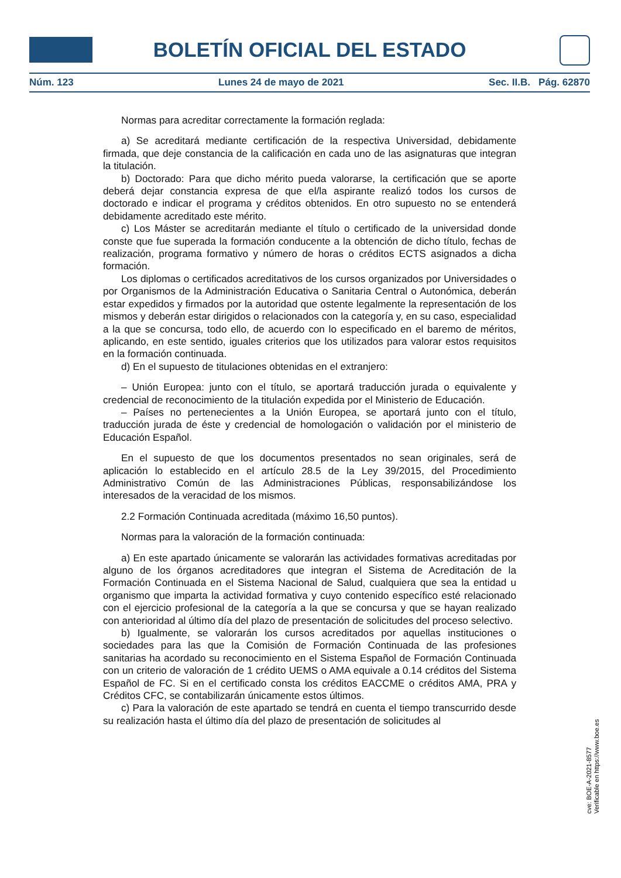BOLETÍN OFICIAL DEL ESTADO
Núm. 123 Lunes 24 de mayo de 2021 Sec. II.B. Pág. 62870
Normas para acreditar correctamente la formación reglada:
a) Se acreditará mediante certificación de la respectiva Universidad, debidamente firmada, que deje constancia de la calificación en cada uno de las asignaturas que integran la titulación.
b) Doctorado: Para que dicho mérito pueda valorarse, la certificación que se aporte deberá dejar constancia expresa de que el/la aspirante realizó todos los cursos de doctorado e indicar el programa y créditos obtenidos. En otro supuesto no se entenderá debidamente acreditado este mérito.
c) Los Máster se acreditarán mediante el título o certificado de la universidad donde conste que fue superada la formación conducente a la obtención de dicho título, fechas de realización, programa formativo y número de horas o créditos ECTS asignados a dicha formación.
Los diplomas o certificados acreditativos de los cursos organizados por Universidades o por Organismos de la Administración Educativa o Sanitaria Central o Autonómica, deberán estar expedidos y firmados por la autoridad que ostente legalmente la representación de los mismos y deberán estar dirigidos o relacionados con la categoría y, en su caso, especialidad a la que se concursa, todo ello, de acuerdo con lo especificado en el baremo de méritos, aplicando, en este sentido, iguales criterios que los utilizados para valorar estos requisitos en la formación continuada.
d) En el supuesto de titulaciones obtenidas en el extranjero:
– Unión Europea: junto con el título, se aportará traducción jurada o equivalente y credencial de reconocimiento de la titulación expedida por el Ministerio de Educación.
– Países no pertenecientes a la Unión Europea, se aportará junto con el título, traducción jurada de éste y credencial de homologación o validación por el ministerio de Educación Español.
En el supuesto de que los documentos presentados no sean originales, será de aplicación lo establecido en el artículo 28.5 de la Ley 39/2015, del Procedimiento Administrativo Común de las Administraciones Públicas, responsabilizándose los interesados de la veracidad de los mismos.
2.2 Formación Continuada acreditada (máximo 16,50 puntos).
Normas para la valoración de la formación continuada:
a) En este apartado únicamente se valorarán las actividades formativas acreditadas por alguno de los órganos acreditadores que integran el Sistema de Acreditación de la Formación Continuada en el Sistema Nacional de Salud, cualquiera que sea la entidad u organismo que imparta la actividad formativa y cuyo contenido específico esté relacionado con el ejercicio profesional de la categoría a la que se concursa y que se hayan realizado con anterioridad al último día del plazo de presentación de solicitudes del proceso selectivo.
b) Igualmente, se valorarán los cursos acreditados por aquellas instituciones o sociedades para las que la Comisión de Formación Continuada de las profesiones sanitarias ha acordado su reconocimiento en el Sistema Español de Formación Continuada con un criterio de valoración de 1 crédito UEMS o AMA equivale a 0.14 créditos del Sistema Español de FC. Si en el certificado consta los créditos EACCME o créditos AMA, PRA y Créditos CFC, se contabilizarán únicamente estos últimos.
c) Para la valoración de este apartado se tendrá en cuenta el tiempo transcurrido desde su realización hasta el último día del plazo de presentación de solicitudes al
cve: BOE-A-2021-8577
Verificable en https://www.boe.es